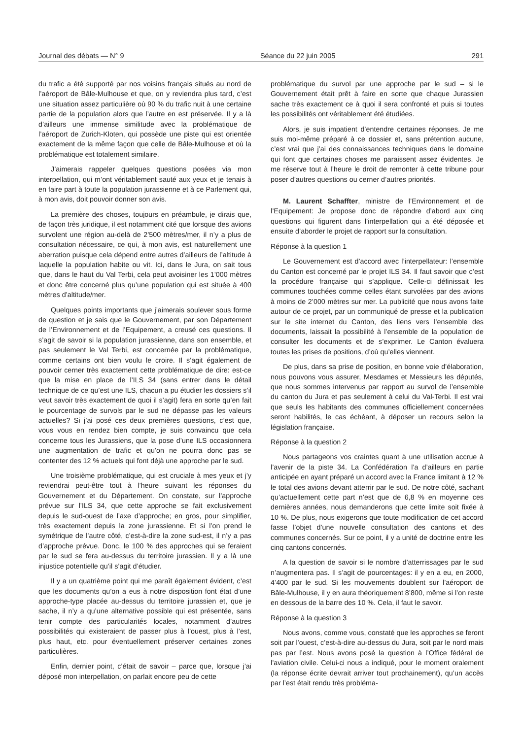Journal des débats — N° 9 Séance du 22 juin 2005 291
du trafic a été supporté par nos voisins français situés au nord de l’aéroport de Bâle-Mulhouse et que, on y reviendra plus tard, c’est une situation assez particulière où 90 % du trafic nuit à une certaine partie de la population alors que l’autre en est préservée. Il y a là d’ailleurs une immense similitude avec la problématique de l’aéroport de Zurich-Kloten, qui possède une piste qui est orientée exactement de la même façon que celle de Bâle-Mulhouse et où la problématique est totalement similaire.
J’aimerais rappeler quelques questions posées via mon interpellation, qui m’ont véritablement sauté aux yeux et je tenais à en faire part à toute la population jurassienne et à ce Parlement qui, à mon avis, doit pouvoir donner son avis.
La première des choses, toujours en préambule, je dirais que, de façon très juridique, il est notamment cité que lorsque des avions survolent une région au-delà de 2’500 mètres/mer, il n’y a plus de consultation nécessaire, ce qui, à mon avis, est naturellement une aberration puisque cela dépend entre autres d’ailleurs de l’altitude à laquelle la population habite ou vit. Ici, dans le Jura, on sait tous que, dans le haut du Val Terbi, cela peut avoisiner les 1’000 mètres et donc être concerné plus qu’une population qui est située à 400 mètres d’altitude/mer.
Quelques points importants que j’aimerais soulever sous forme de question et je sais que le Gouvernement, par son Département de l’Environnement et de l’Equipement, a creusé ces questions. Il s’agit de savoir si la population jurassienne, dans son ensemble, et pas seulement le Val Terbi, est concernée par la problématique, comme certains ont bien voulu le croire. Il s’agit également de pouvoir cerner très exactement cette problématique de dire: est-ce que la mise en place de l’ILS 34 (sans entrer dans le détail technique de ce qu’est une ILS, chacun a pu étudier les dossiers s’il veut savoir très exactement de quoi il s’agit) fera en sorte qu’en fait le pourcentage de survols par le sud ne dépasse pas les valeurs actuelles? Si j’ai posé ces deux premières questions, c’est que, vous vous en rendez bien compte, je suis convaincu que cela concerne tous les Jurassiens, que la pose d’une ILS occasionnera une augmentation de trafic et qu’on ne pourra donc pas se contenter des 12 % actuels qui font déjà une approche par le sud.
Une troisième problématique, qui est cruciale à mes yeux et j’y reviendrai peut-être tout à l’heure suivant les réponses du Gouvernement et du Département. On constate, sur l’approche prévue sur l’ILS 34, que cette approche se fait exclusivement depuis le sud-ouest de l’axe d’approche; en gros, pour simplifier, très exactement depuis la zone jurassienne. Et si l’on prend le symétrique de l’autre côté, c’est-à-dire la zone sud-est, il n’y a pas d’approche prévue. Donc, le 100 % des approches qui se feraient par le sud se fera au-dessus du territoire jurassien. Il y a là une injustice potentielle qu’il s’agit d’étudier.
Il y a un quatrième point qui me paraît également évident, c’est que les documents qu’on a eus à notre disposition font état d’une approche-type placée au-dessus du territoire jurassien et, que je sache, il n’y a qu’une alternative possible qui est présentée, sans tenir compte des particularités locales, notamment d’autres possibilités qui existeraient de passer plus à l’ouest, plus à l’est, plus haut, etc. pour éventuellement préserver certaines zones particulières.
Enfin, dernier point, c’était de savoir – parce que, lorsque j’ai déposé mon interpellation, on parlait encore peu de cette
problématique du survol par une approche par le sud – si le Gouvernement était prêt à faire en sorte que chaque Jurassien sache très exactement ce à quoi il sera confronté et puis si toutes les possibilités ont véritablement été étudiées.
Alors, je suis impatient d’entendre certaines réponses. Je me suis moi-même préparé à ce dossier et, sans prétention aucune, c’est vrai que j’ai des connaissances techniques dans le domaine qui font que certaines choses me paraissent assez évidentes. Je me réserve tout à l’heure le droit de remonter à cette tribune pour poser d’autres questions ou cerner d’autres priorités.
M. Laurent Schaffter, ministre de l’Environnement et de l’Equipement: Je propose donc de répondre d’abord aux cinq questions qui figurent dans l’interpellation qui a été déposée et ensuite d’aborder le projet de rapport sur la consultation.
Réponse à la question 1
Le Gouvernement est d’accord avec l’interpellateur: l’ensemble du Canton est concerné par le projet ILS 34. Il faut savoir que c’est la procédure française qui s’applique. Celle-ci définissait les communes touchées comme celles étant survolées par des avions à moins de 2’000 mètres sur mer. La publicité que nous avons faite autour de ce projet, par un communiqué de presse et la publication sur le site internet du Canton, des liens vers l’ensemble des documents, laissait la possibilité à l’ensemble de la population de consulter les documents et de s’exprimer. Le Canton évaluera toutes les prises de positions, d’où qu’elles viennent.
De plus, dans sa prise de position, en bonne voie d’élaboration, nous pouvons vous assurer, Mesdames et Messieurs les députés, que nous sommes intervenus par rapport au survol de l’ensemble du canton du Jura et pas seulement à celui du Val-Terbi. Il est vrai que seuls les habitants des communes officiellement concernées seront habilités, le cas échéant, à déposer un recours selon la législation française.
Réponse à la question 2
Nous partageons vos craintes quant à une utilisation accrue à l’avenir de la piste 34. La Confédération l’a d’ailleurs en partie anticipée en ayant préparé un accord avec la France limitant à 12 % le total des avions devant atterrir par le sud. De notre côté, sachant qu’actuellement cette part n’est que de 6,8 % en moyenne ces dernières années, nous demanderons que cette limite soit fixée à 10 %. De plus, nous exigerons que toute modification de cet accord fasse l’objet d’une nouvelle consultation des cantons et des communes concernés. Sur ce point, il y a unité de doctrine entre les cinq cantons concernés.
A la question de savoir si le nombre d’atterrissages par le sud n’augmentera pas. Il s’agit de pourcentages: il y en a eu, en 2000, 4’400 par le sud. Si les mouvements doublent sur l’aéroport de Bâle-Mulhouse, il y en aura théoriquement 8’800, même si l’on reste en dessous de la barre des 10 %. Cela, il faut le savoir.
Réponse à la question 3
Nous avons, comme vous, constaté que les approches se feront soit par l’ouest, c’est-à-dire au-dessus du Jura, soit par le nord mais pas par l’est. Nous avons posé la question à l’Office fédéral de l’aviation civile. Celui-ci nous a indiqué, pour le moment oralement (la réponse écrite devrait arriver tout prochainement), qu’un accès par l’est était rendu très probléma-